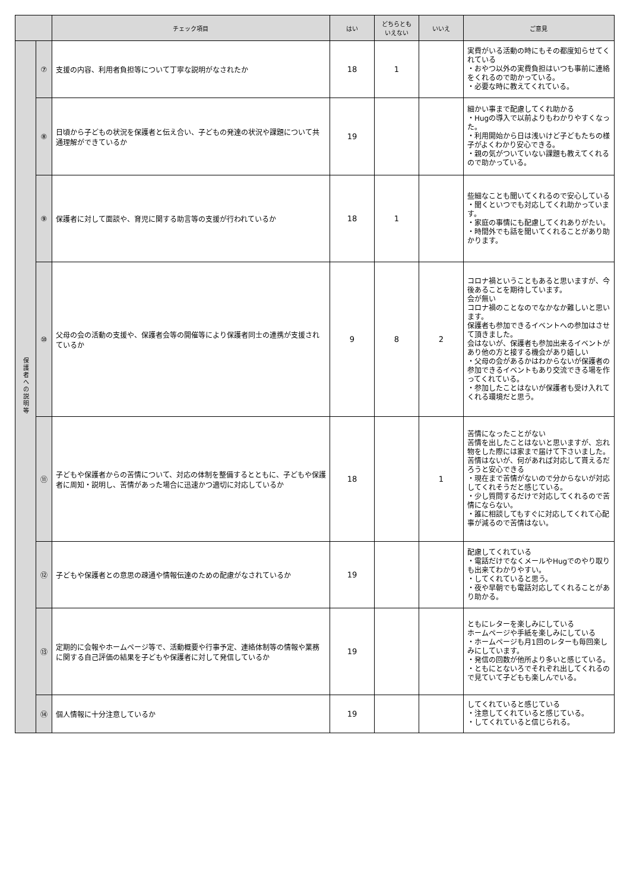| | | チェック項目 | はい | どちらとも いえない | いいえ | ご意見 |
| --- | --- | --- | --- | --- | --- | --- |
| 保護者への説明等 | ⑦ | 支援の内容、利用者負担等について丁寧な説明がなされたか | 18 | 1 | | 実費がいる活動の時にもその都度知らせてくれている ・おやつ以外の実費負担はいつも事前に連絡をくれるので助かっている。 ・必要な時に教えてくれている。 |
| | ⑧ | 日頃から子どもの状況を保護者と伝え合い、子どもの発達の状況や課題について共通理解ができているか | 19 | | | 細かい事まで配慮してくれ助かる ・Hugの導入で以前よりもわかりやすくなった。 ・利用開始から日は浅いけど子どもたちの様子がよくわかり安心できる。 ・親の気がついていない課題も教えてくれるので助かっている。 |
| | ⑨ | 保護者に対して面談や、育児に関する助言等の支援が行われているか | 18 | 1 | | 些細なことも聞いてくれるので安心している ・聞くといつでも対応してくれ助かっています。 ・家庭の事情にも配慮してくれありがたい。 ・時間外でも話を聞いてくれることがあり助かります。 |
| | ⑩ | 父母の会の活動の支援や、保護者会等の開催等により保護者同士の連携が支援されているか | 9 | 8 | 2 | コロナ禍ということもあると思いますが、今後あることを期待しています。 会が無い コロナ禍のことなのでなかなか難しいと思います。 保護者も参加できるイベントへの参加はさせて頂きました。 会はないが、保護者も参加出来るイベントがあり他の方と接する機会があり嬉しい ・父母の会があるかはわからないが保護者の参加できるイベントもあり交流できる場を作ってくれている。 ・参加したことはないが保護者も受け入れてくれる環境だと思う。 |
| | ⑪ | 子どもや保護者からの苦情について、対応の体制を整備するとともに、子どもや保護者に周知・説明し、苦情があった場合に迅速かつ適切に対応しているか | 18 | | 1 | 苦情になったことがない 苦情を出したことはないと思いますが、忘れ物をした際には家まで届けて下さいました。 苦情はないが、何があれば対応して貰えるだろうと安心できる ・現在まで苦情がないので分からないが対応してくれそうだと感じている。 ・少し質問するだけで対応してくれるので苦情にならない。 ・誰に相談してもすぐに対応してくれて心配事が減るので苦情はない。 |
| | ⑫ | 子どもや保護者との意思の疎通や情報伝達のための配慮がなされているか | 19 | | | 配慮してくれている ・電話だけでなくメールやHugでのやり取りも出来てわかりやすい。 ・してくれていると思う。 ・夜や早朝でも電話対応してくれることがあり助かる。 |
| | ⑬ | 定期的に会報やホームページ等で、活動概要や行事予定、連絡体制等の情報や業務に関する自己評価の結果を子どもや保護者に対して発信しているか | 19 | | | ともにレターを楽しみにしている ホームページや手紙を楽しみにしている ・ホームページも月1回のレターも毎回楽しみにしています。 ・発信の回数が他所より多いと感じている。 ・ともにとないろでそれぞれ出してくれるので見ていて子どもも楽しんでいる。 |
| | ⑭ | 個人情報に十分注意しているか | 19 | | | してくれていると感じている ・注意してくれていると感じている。 ・してくれていると信じられる。 |